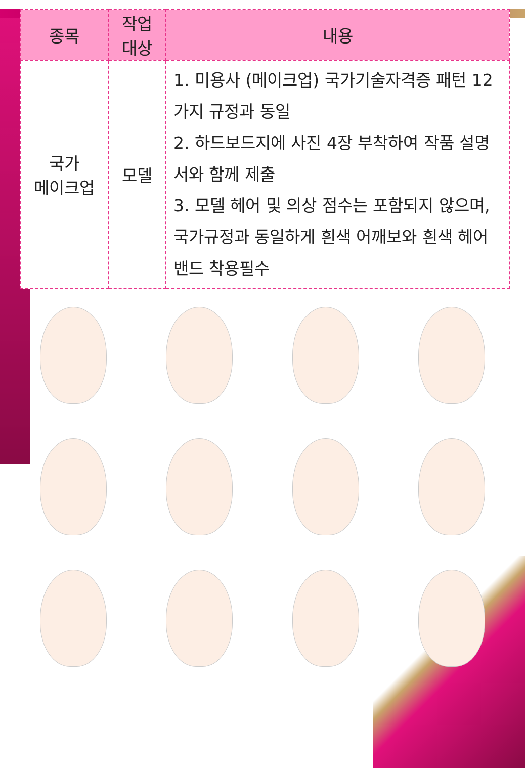| 종목 | 작업 대상 | 내용 |
| --- | --- | --- |
| 국가 메이크업 | 모델 | 1. 미용사 (메이크업) 국가기술자격증 패턴 12가지 규정과 동일 2. 하드보드지에 사진 4장 부착하여 작품 설명서와 함께 제출 3. 모델 헤어 및 의상 점수는 포함되지 않으며, 국가규정과 동일하게 흰색 어깨보와 흰색 헤어밴드 착용필수 |